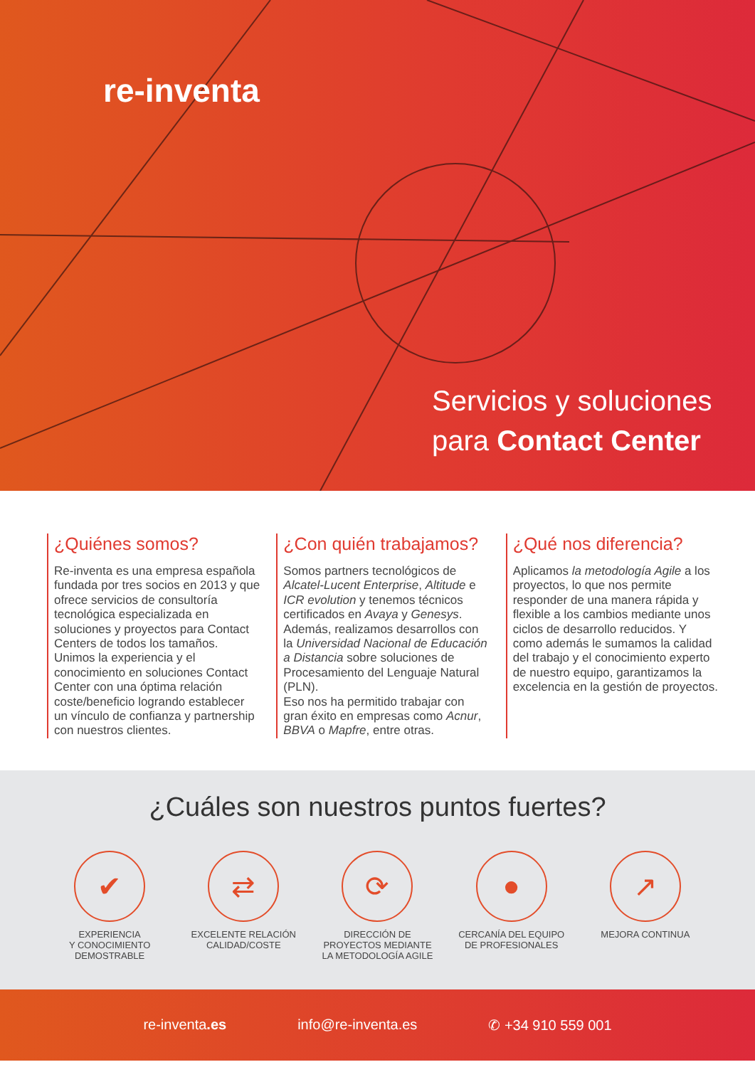re-inventa
Servicios y soluciones
para Contact Center
¿Quiénes somos?
Re-inventa es una empresa española fundada por tres socios en 2013 y que ofrece servicios de consultoría tecnológica especializada en soluciones y proyectos para Contact Centers de todos los tamaños. Unimos la experiencia y el conocimiento en soluciones Contact Center con una óptima relación coste/beneficio logrando establecer un vínculo de confianza y partnership con nuestros clientes.
¿Con quién trabajamos?
Somos partners tecnológicos de Alcatel-Lucent Enterprise, Altitude e ICR evolution y tenemos técnicos certificados en Avaya y Genesys. Además, realizamos desarrollos con la Universidad Nacional de Educación a Distancia sobre soluciones de Procesamiento del Lenguaje Natural (PLN).
Eso nos ha permitido trabajar con gran éxito en empresas como Acnur, BBVA o Mapfre, entre otras.
¿Qué nos diferencia?
Aplicamos la metodología Agile a los proyectos, lo que nos permite responder de una manera rápida y flexible a los cambios mediante unos ciclos de desarrollo reducidos. Y como además le sumamos la calidad del trabajo y el conocimiento experto de nuestro equipo, garantizamos la excelencia en la gestión de proyectos.
¿Cuáles son nuestros puntos fuertes?
✔
EXPERIENCIA
Y CONOCIMIENTO
DEMOSTRABLE
⇄
EXCELENTE RELACIÓN
CALIDAD/COSTE
⟳
DIRECCIÓN DE
PROYECTOS MEDIANTE
LA METODOLOGÍA AGILE
●
CERCANÍA DEL EQUIPO
DE PROFESIONALES
↗
MEJORA CONTINUA
re-inventa.es info@re-inventa.es ✆ +34 910 559 001